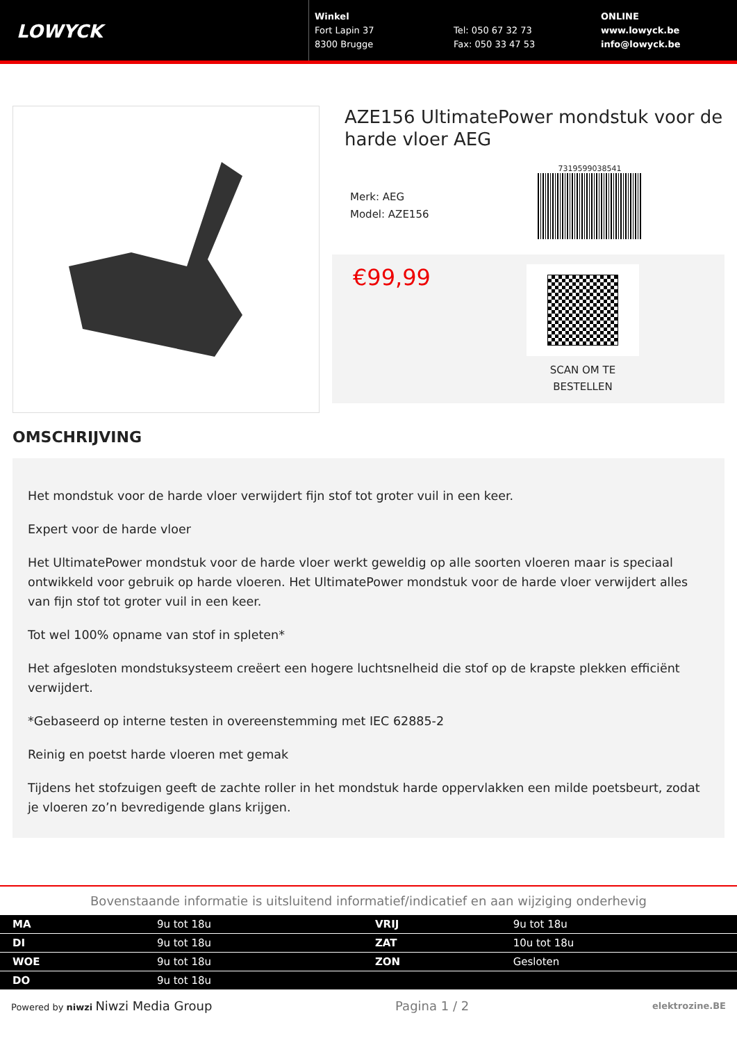LOWYCK
Winkel
Fort Lapin 37
8300 Brugge
Tel: 050 67 32 73
Fax: 050 33 47 53
ONLINE
www.lowyck.be
info@lowyck.be
AZE156 UltimatePower mondstuk voor de harde vloer AEG
Merk: AEG
Model: AZE156
7319599038541
€99,99
SCAN OM TE BESTELLEN
OMSCHRIJVING
Het mondstuk voor de harde vloer verwijdert fijn stof tot groter vuil in een keer.
Expert voor de harde vloer
Het UltimatePower mondstuk voor de harde vloer werkt geweldig op alle soorten vloeren maar is speciaal ontwikkeld voor gebruik op harde vloeren. Het UltimatePower mondstuk voor de harde vloer verwijdert alles van fijn stof tot groter vuil in een keer.
Tot wel 100% opname van stof in spleten*
Het afgesloten mondstuksysteem creëert een hogere luchtsnelheid die stof op de krapste plekken efficiënt verwijdert.
*Gebaseerd op interne testen in overeenstemming met IEC 62885-2
Reinig en poetst harde vloeren met gemak
Tijdens het stofzuigen geeft de zachte roller in het mondstuk harde oppervlakken een milde poetsbeurt, zodat je vloeren zo’n bevredigende glans krijgen.
Bovenstaande informatie is uitsluitend informatief/indicatief en aan wijziging onderhevig
| MA | 9u tot 18u | VRIJ | 9u tot 18u |
| DI | 9u tot 18u | ZAT | 10u tot 18u |
| WOE | 9u tot 18u | ZON | Gesloten |
| DO | 9u tot 18u | | |
Powered by niwzi Niwzi Media Group Pagina 1 / 2 elektrozine.BE